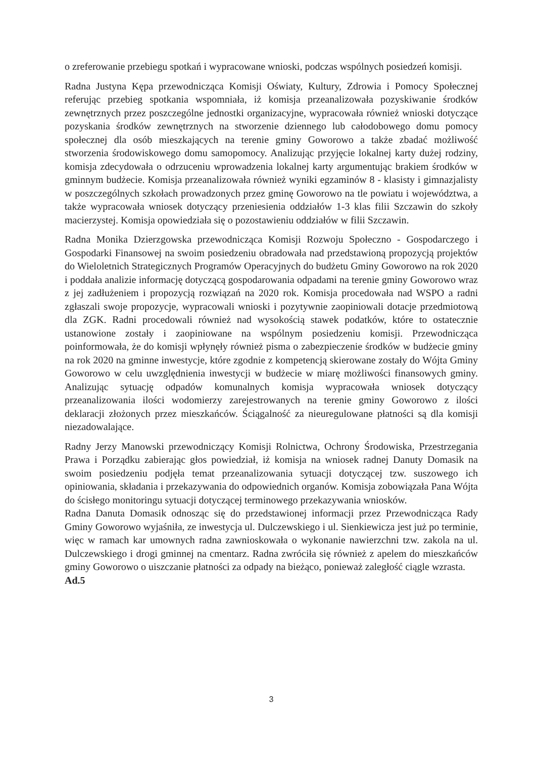o zreferowanie przebiegu spotkań i wypracowane wnioski, podczas wspólnych posiedzeń komisji.
Radna Justyna Kępa przewodnicząca Komisji Oświaty, Kultury, Zdrowia i Pomocy Społecznej referując przebieg spotkania wspomniała, iż komisja przeanalizowała pozyskiwanie środków zewnętrznych przez poszczególne jednostki organizacyjne, wypracowała również wnioski dotyczące pozyskania środków zewnętrznych na stworzenie dziennego lub całodobowego domu pomocy społecznej dla osób mieszkających na terenie gminy Goworowo a także zbadać możliwość stworzenia środowiskowego domu samopomocy. Analizując przyjęcie lokalnej karty dużej rodziny, komisja zdecydowała o odrzuceniu wprowadzenia lokalnej karty argumentując brakiem środków w gminnym budżecie. Komisja przeanalizowała również wyniki egzaminów 8 - klasisty i gimnazjalisty w poszczególnych szkołach prowadzonych przez gminę Goworowo na tle powiatu i województwa, a także wypracowała wniosek dotyczący przeniesienia oddziałów 1-3 klas filii Szczawin do szkoły macierzystej. Komisja opowiedziała się o pozostawieniu oddziałów w filii Szczawin.
Radna Monika Dzierzgowska przewodnicząca Komisji Rozwoju Społeczno - Gospodarczego i Gospodarki Finansowej na swoim posiedzeniu obradowała nad przedstawioną propozycją projektów do Wieloletnich Strategicznych Programów Operacyjnych do budżetu Gminy Goworowo na rok 2020 i poddała analizie informację dotyczącą gospodarowania odpadami na terenie gminy Goworowo wraz z jej zadłużeniem i propozycją rozwiązań na 2020 rok. Komisja procedowała nad WSPO a radni zgłaszali swoje propozycje, wypracowali wnioski i pozytywnie zaopiniowali dotacje przedmiotową dla ZGK. Radni procedowali również nad wysokością stawek podatków, które to ostatecznie ustanowione zostały i zaopiniowane na wspólnym posiedzeniu komisji. Przewodnicząca poinformowała, że do komisji wpłynęły również pisma o zabezpieczenie środków w budżecie gminy na rok 2020 na gminne inwestycje, które zgodnie z kompetencją skierowane zostały do Wójta Gminy Goworowo w celu uwzględnienia inwestycji w budżecie w miarę możliwości finansowych gminy. Analizując sytuację odpadów komunalnych komisja wypracowała wniosek dotyczący przeanalizowania ilości wodomierzy zarejestrowanych na terenie gminy Goworowo z ilości deklaracji złożonych przez mieszkańców. Ściągalność za nieuregulowane płatności są dla komisji niezadowalające.
Radny Jerzy Manowski przewodniczący Komisji Rolnictwa, Ochrony Środowiska, Przestrzegania Prawa i Porządku zabierając głos powiedział, iż komisja na wniosek radnej Danuty Domasik na swoim posiedzeniu podjęła temat przeanalizowania sytuacji dotyczącej tzw. suszowego ich opiniowania, składania i przekazywania do odpowiednich organów. Komisja zobowiązała Pana Wójta do ścisłego monitoringu sytuacji dotyczącej terminowego przekazywania wniosków.
Radna Danuta Domasik odnosząc się do przedstawionej informacji przez Przewodnicząca Rady Gminy Goworowo wyjaśniła, ze inwestycja ul. Dulczewskiego i ul. Sienkiewicza jest już po terminie, więc w ramach kar umownych radna zawnioskowała o wykonanie nawierzchni tzw. zakola na ul. Dulczewskiego i drogi gminnej na cmentarz. Radna zwróciła się również z apelem do mieszkańców gminy Goworowo o uiszczanie płatności za odpady na bieżąco, ponieważ zaległość ciągle wzrasta.
Ad.5
3